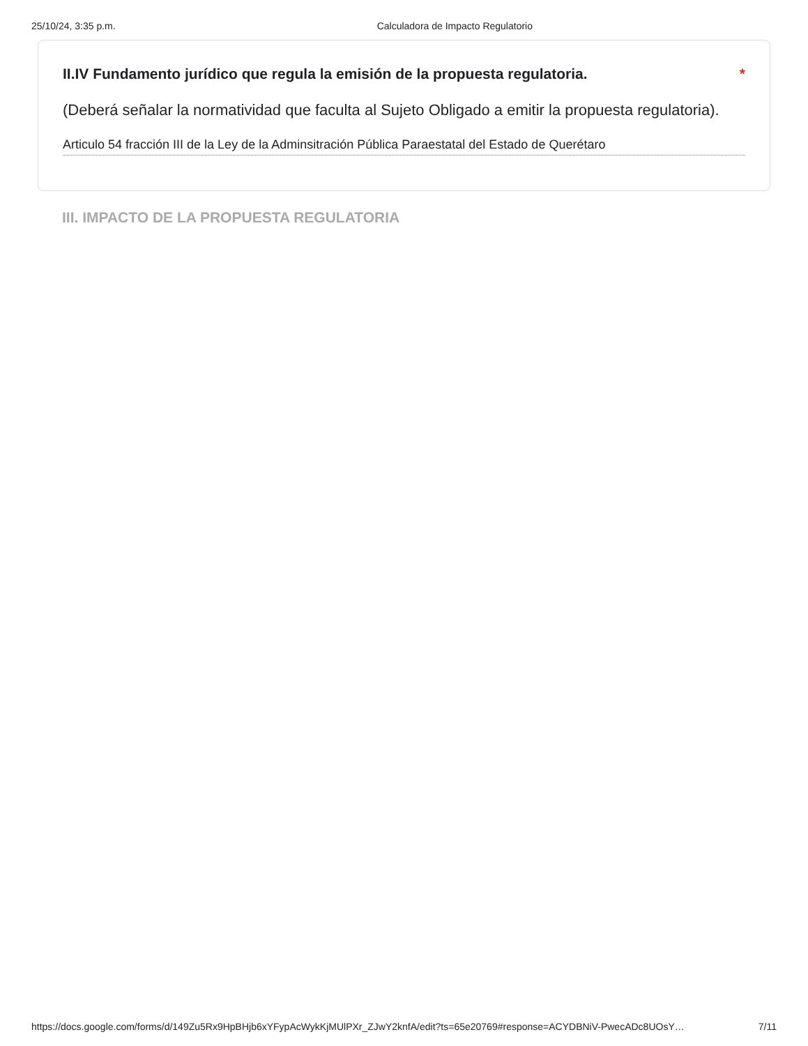25/10/24, 3:35 p.m. Calculadora de Impacto Regulatorio
II.IV Fundamento jurídico que regula la emisión de la propuesta regulatoria.
*
(Deberá señalar la normatividad que faculta al Sujeto Obligado a emitir la propuesta regulatoria).
Articulo 54 fracción III de la Ley de la Adminsitración Pública Paraestatal del Estado de Querétaro
III. IMPACTO DE LA PROPUESTA REGULATORIA
https://docs.google.com/forms/d/149Zu5Rx9HpBHjb6xYFypAcWykKjMUlPXr_ZJwY2knfA/edit?ts=65e20769#response=ACYDBNiV-PwecADc8UOsY…
7/11